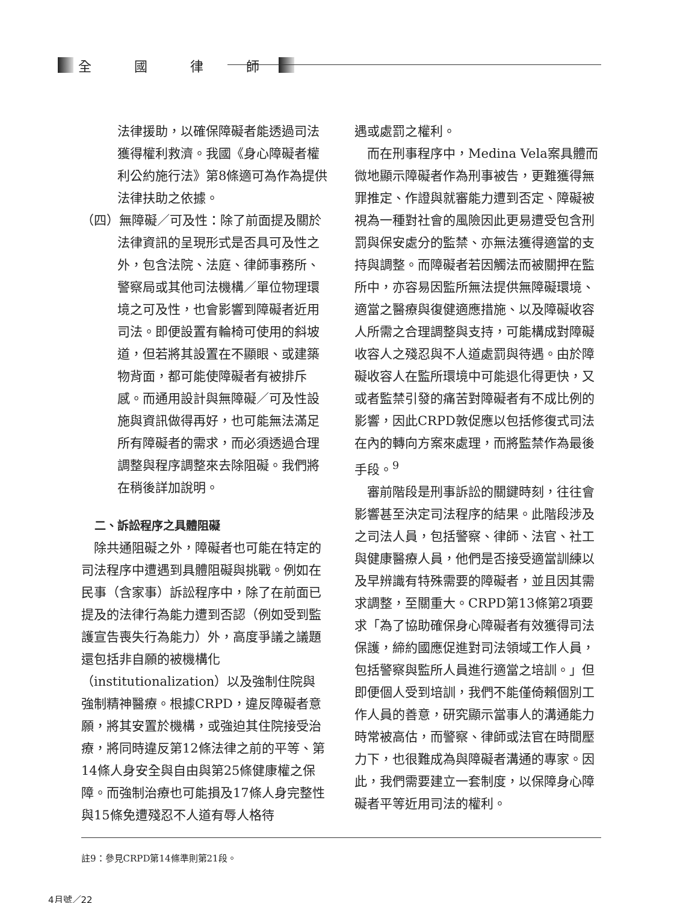全 國 律 師
法律援助，以確保障礙者能透過司法獲得權利救濟。我國《身心障礙者權利公約施行法》第8條適可為作為提供法律扶助之依據。
（四）無障礙／可及性：除了前面提及關於法律資訊的呈現形式是否具可及性之外，包含法院、法庭、律師事務所、警察局或其他司法機構／單位物理環境之可及性，也會影響到障礙者近用司法。即便設置有輪椅可使用的斜坡道，但若將其設置在不顯眼、或建築物背面，都可能使障礙者有被排斥感。而通用設計與無障礙／可及性設施與資訊做得再好，也可能無法滿足所有障礙者的需求，而必須透過合理調整與程序調整來去除阻礙。我們將在稍後詳加說明。
二、訴訟程序之具體阻礙
除共通阻礙之外，障礙者也可能在特定的司法程序中遭遇到具體阻礙與挑戰。例如在民事（含家事）訴訟程序中，除了在前面已提及的法律行為能力遭到否認（例如受到監護宣告喪失行為能力）外，高度爭議之議題還包括非自願的被機構化（institutionalization）以及強制住院與強制精神醫療。根據CRPD，違反障礙者意願，將其安置於機構，或強迫其住院接受治療，將同時違反第12條法律之前的平等、第14條人身安全與自由與第25條健康權之保障。而強制治療也可能損及17條人身完整性與15條免遭殘忍不人道有辱人格待
遇或處罰之權利。
而在刑事程序中，Medina Vela案具體而微地顯示障礙者作為刑事被告，更難獲得無罪推定、作證與就審能力遭到否定、障礙被視為一種對社會的風險因此更易遭受包含刑罰與保安處分的監禁、亦無法獲得適當的支持與調整。而障礙者若因觸法而被關押在監所中，亦容易因監所無法提供無障礙環境、適當之醫療與復健適應措施、以及障礙收容人所需之合理調整與支持，可能構成對障礙收容人之殘忍與不人道處罰與待遇。由於障礙收容人在監所環境中可能退化得更快，又或者監禁引發的痛苦對障礙者有不成比例的影響，因此CRPD敦促應以包括修復式司法在內的轉向方案來處理，而將監禁作為最後手段。<sup>9</sup>
審前階段是刑事訴訟的關鍵時刻，往往會影響甚至決定司法程序的結果。此階段涉及之司法人員，包括警察、律師、法官、社工與健康醫療人員，他們是否接受適當訓練以及早辨識有特殊需要的障礙者，並且因其需求調整，至關重大。CRPD第13條第2項要求「為了協助確保身心障礙者有效獲得司法保護，締約國應促進對司法領域工作人員，包括警察與監所人員進行適當之培訓。」但即便個人受到培訓，我們不能僅倚賴個別工作人員的善意，研究顯示當事人的溝通能力時常被高估，而警察、律師或法官在時間壓力下，也很難成為與障礙者溝通的專家。因此，我們需要建立一套制度，以保障身心障礙者平等近用司法的權利。
註9：參見CRPD第14條準則第21段。
4月號／22